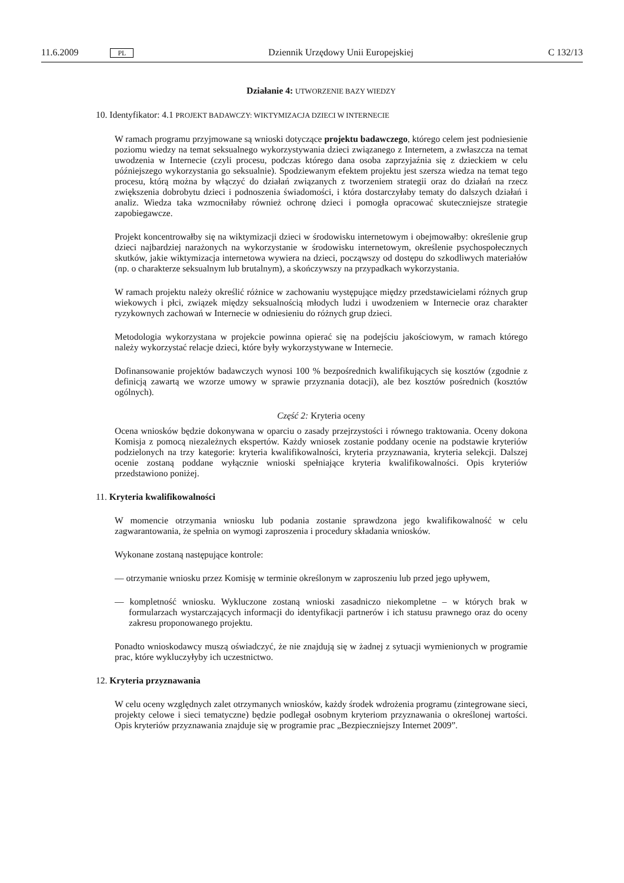11.6.2009 PL Dziennik Urzędowy Unii Europejskiej C 132/13
Działanie 4: UTWORZENIE BAZY WIEDZY
10. Identyfikator: 4.1 PROJEKT BADAWCZY: WIKTYMIZACJA DZIECI W INTERNECIE
W ramach programu przyjmowane są wnioski dotyczące projektu badawczego, którego celem jest podniesienie poziomu wiedzy na temat seksualnego wykorzystywania dzieci związanego z Internetem, a zwłaszcza na temat uwodzenia w Internecie (czyli procesu, podczas którego dana osoba zaprzyjaźnia się z dzieckiem w celu późniejszego wykorzystania go seksualnie). Spodziewanym efektem projektu jest szersza wiedza na temat tego procesu, którą można by włączyć do działań związanych z tworzeniem strategii oraz do działań na rzecz zwiększenia dobrobytu dzieci i podnoszenia świadomości, i która dostarczyłaby tematy do dalszych działań i analiz. Wiedza taka wzmocniłaby również ochronę dzieci i pomogła opracować skuteczniejsze strategie zapobiegawcze.
Projekt koncentrowałby się na wiktymizacji dzieci w środowisku internetowym i obejmowałby: określenie grup dzieci najbardziej narażonych na wykorzystanie w środowisku internetowym, określenie psychospołecznych skutków, jakie wiktymizacja internetowa wywiera na dzieci, począwszy od dostępu do szkodliwych materiałów (np. o charakterze seksualnym lub brutalnym), a skończywszy na przypadkach wykorzystania.
W ramach projektu należy określić różnice w zachowaniu występujące między przedstawicielami różnych grup wiekowych i płci, związek między seksualnością młodych ludzi i uwodzeniem w Internecie oraz charakter ryzykownych zachowań w Internecie w odniesieniu do różnych grup dzieci.
Metodologia wykorzystana w projekcie powinna opierać się na podejściu jakościowym, w ramach którego należy wykorzystać relacje dzieci, które były wykorzystywane w Internecie.
Dofinansowanie projektów badawczych wynosi 100 % bezpośrednich kwalifikujących się kosztów (zgodnie z definicją zawartą we wzorze umowy w sprawie przyznania dotacji), ale bez kosztów pośrednich (kosztów ogólnych).
Część 2: Kryteria oceny
Ocena wniosków będzie dokonywana w oparciu o zasady przejrzystości i równego traktowania. Oceny dokona Komisja z pomocą niezależnych ekspertów. Każdy wniosek zostanie poddany ocenie na podstawie kryteriów podzielonych na trzy kategorie: kryteria kwalifikowalności, kryteria przyznawania, kryteria selekcji. Dalszej ocenie zostaną poddane wyłącznie wnioski spełniające kryteria kwalifikowalności. Opis kryteriów przedstawiono poniżej.
11. Kryteria kwalifikowalności
W momencie otrzymania wniosku lub podania zostanie sprawdzona jego kwalifikowalność w celu zagwarantowania, że spełnia on wymogi zaproszenia i procedury składania wniosków.
Wykonane zostaną następujące kontrole:
— otrzymanie wniosku przez Komisję w terminie określonym w zaproszeniu lub przed jego upływem,
— kompletność wniosku. Wykluczone zostaną wnioski zasadniczo niekompletne – w których brak w formularzach wystarczających informacji do identyfikacji partnerów i ich statusu prawnego oraz do oceny zakresu proponowanego projektu.
Ponadto wnioskodawcy muszą oświadczyć, że nie znajdują się w żadnej z sytuacji wymienionych w programie prac, które wykluczyłyby ich uczestnictwo.
12. Kryteria przyznawania
W celu oceny względnych zalet otrzymanych wniosków, każdy środek wdrożenia programu (zintegrowane sieci, projekty celowe i sieci tematyczne) będzie podlegał osobnym kryteriom przyznawania o określonej wartości. Opis kryteriów przyznawania znajduje się w programie prac „Bezpieczniejszy Internet 2009”.